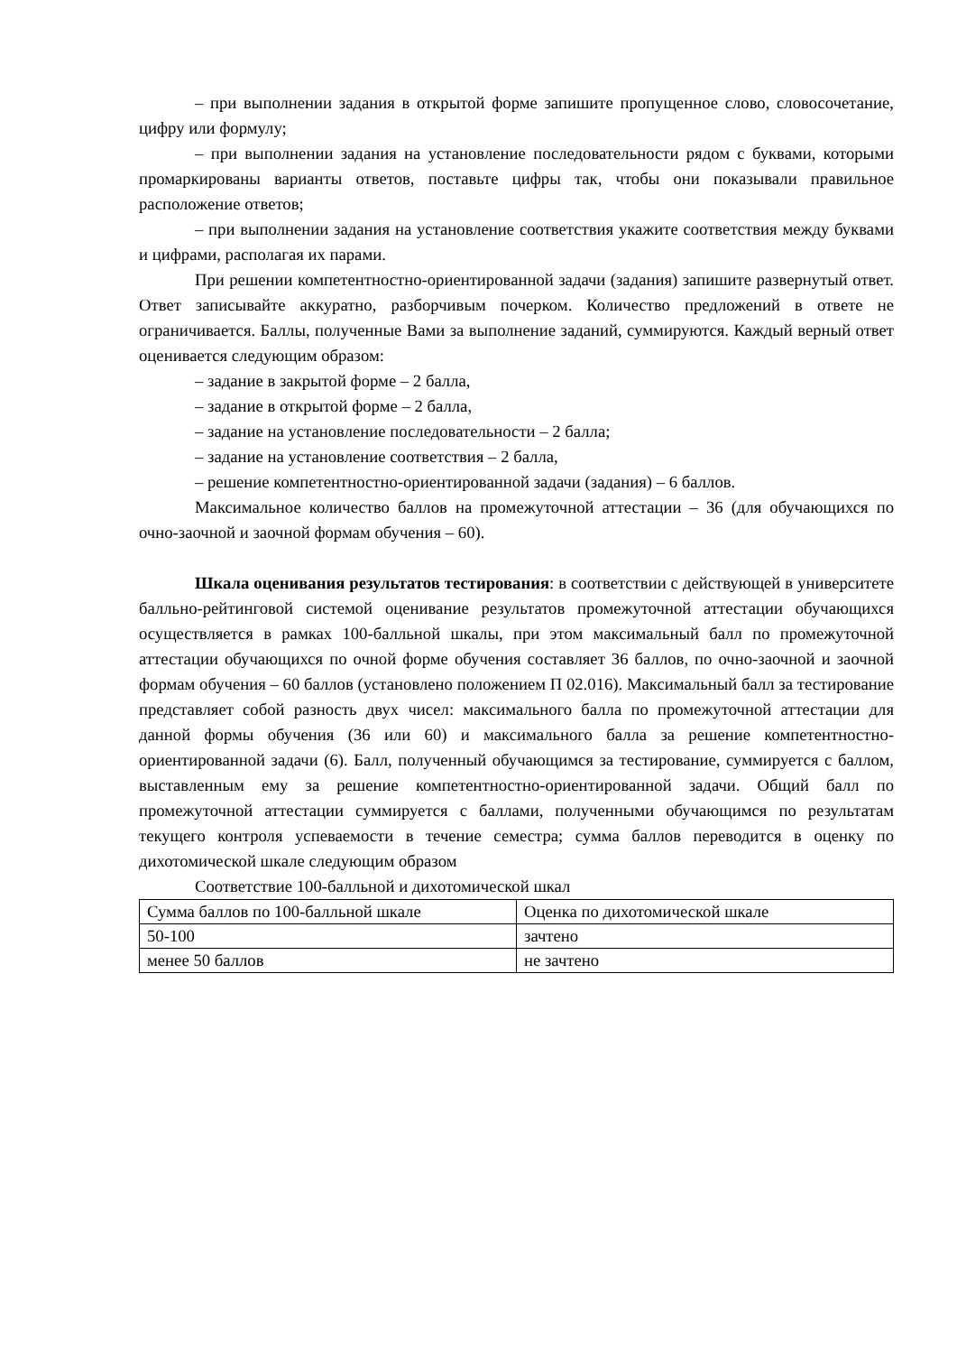– при выполнении задания в открытой форме запишите пропущенное слово, словосочетание, цифру или формулу;
– при выполнении задания на установление последовательности рядом с буквами, которыми промаркированы варианты ответов, поставьте цифры так, чтобы они показывали правильное расположение ответов;
– при выполнении задания на установление соответствия укажите соответствия между буквами и цифрами, располагая их парами.
При решении компетентностно-ориентированной задачи (задания) запишите развернутый ответ. Ответ записывайте аккуратно, разборчивым почерком. Количество предложений в ответе не ограничивается. Баллы, полученные Вами за выполнение заданий, суммируются. Каждый верный ответ оценивается следующим образом:
– задание в закрытой форме – 2 балла,
– задание в открытой форме – 2 балла,
– задание на установление последовательности – 2 балла;
– задание на установление соответствия – 2 балла,
– решение компетентностно-ориентированной задачи (задания) – 6 баллов.
Максимальное количество баллов на промежуточной аттестации – 36 (для обучающихся по очно-заочной и заочной формам обучения – 60).
Шкала оценивания результатов тестирования: в соответствии с действующей в университете балльно-рейтинговой системой оценивание результатов промежуточной аттестации обучающихся осуществляется в рамках 100-балльной шкалы, при этом максимальный балл по промежуточной аттестации обучающихся по очной форме обучения составляет 36 баллов, по очно-заочной и заочной формам обучения – 60 баллов (установлено положением П 02.016). Максимальный балл за тестирование представляет собой разность двух чисел: максимального балла по промежуточной аттестации для данной формы обучения (36 или 60) и максимального балла за решение компетентностно-ориентированной задачи (6). Балл, полученный обучающимся за тестирование, суммируется с баллом, выставленным ему за решение компетентностно-ориентированной задачи. Общий балл по промежуточной аттестации суммируется с баллами, полученными обучающимся по результатам текущего контроля успеваемости в течение семестра; сумма баллов переводится в оценку по дихотомической шкале следующим образом
Соответствие 100-балльной и дихотомической шкал
| Сумма баллов по 100-балльной шкале | Оценка по дихотомической шкале |
| 50-100 | зачтено |
| менее 50 баллов | не зачтено |